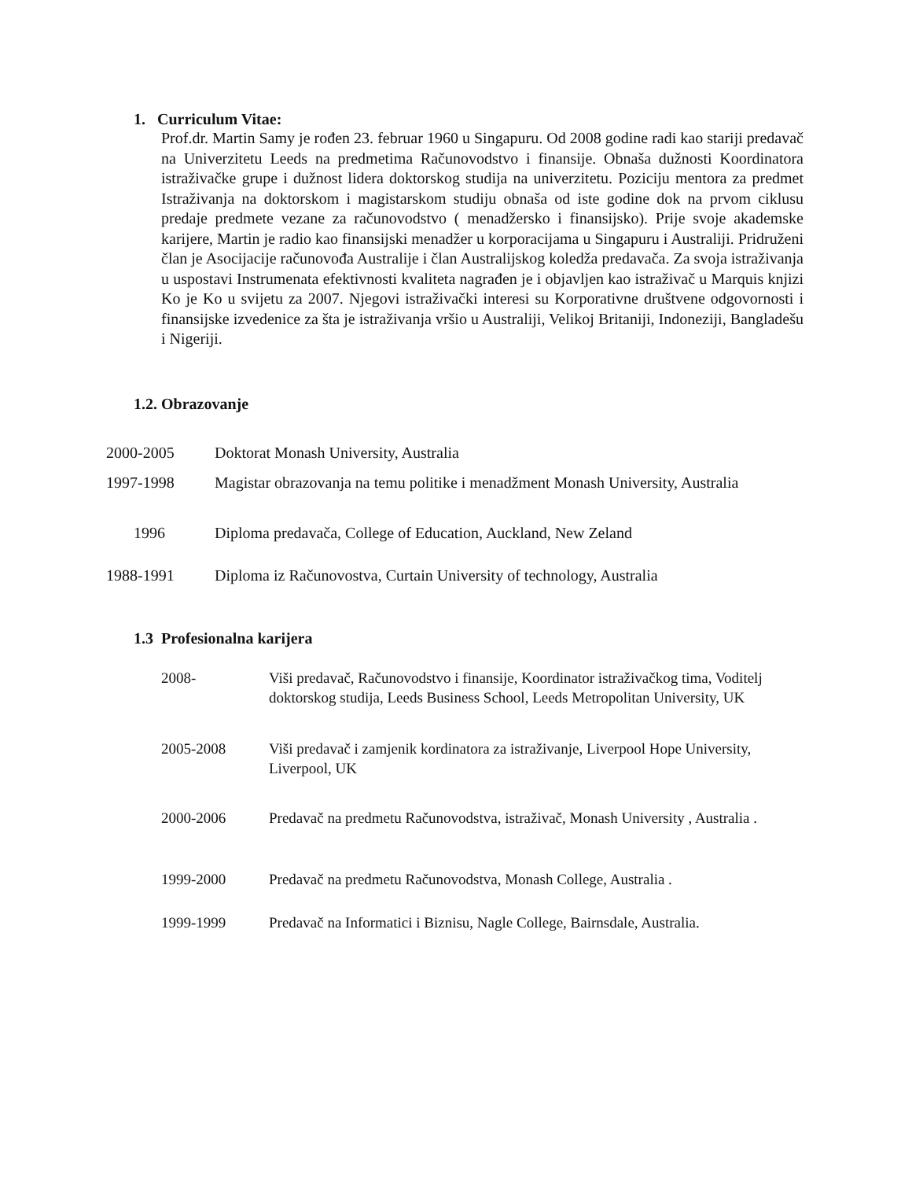1. Curriculum Vitae:
Prof.dr. Martin Samy je rođen 23. februar 1960 u Singapuru. Od 2008 godine radi kao stariji predavač na Univerzitetu Leeds na predmetima Računovodstvo i finansije. Obnaša dužnosti Koordinatora istraživačke grupe i dužnost lidera doktorskog studija na univerzitetu. Poziciju mentora za predmet Istraživanja na doktorskom i magistarskom studiju obnaša od iste godine dok na prvom ciklusu predaje predmete vezane za računovodstvo ( menadžersko i finansijsko). Prije svoje akademske karijere, Martin je radio kao finansijski menadžer u korporacijama u Singapuru i Australiji. Pridruženi član je Asocijacije računovođa Australije i član Australijskog koledža predavača. Za svoja istraživanja u uspostavi Instrumenata efektivnosti kvaliteta nagrađen je i objavljen kao istraživač u Marquis knjizi Ko je Ko u svijetu za 2007. Njegovi istraživački interesi su Korporativne društvene odgovornosti i finansijske izvedenice za šta je istraživanja vršio u Australiji, Velikoj Britaniji, Indoneziji, Bangladešu i Nigeriji.
1.2. Obrazovanje
| 2000-2005 | Doktorat Monash University, Australia |
| 1997-1998 | Magistar obrazovanja na temu politike i menadžment Monash University, Australia |
| 1996 | Diploma predavača, College of Education, Auckland, New Zeland |
| 1988-1991 | Diploma iz Računovostva, Curtain University of technology, Australia |
1.3 Profesionalna karijera
| 2008- | Viši predavač, Računovodstvo i finansije, Koordinator istraživačkog tima, Voditelj doktorskog studija, Leeds Business School, Leeds Metropolitan University, UK |
| 2005-2008 | Viši predavač i zamjenik kordinatora za istraživanje, Liverpool Hope University, Liverpool, UK |
| 2000-2006 | Predavač na predmetu Računovodstva, istraživač, Monash University , Australia . |
| 1999-2000 | Predavač na predmetu Računovodstva, Monash College, Australia . |
| 1999-1999 | Predavač na Informatici i Biznisu, Nagle College, Bairnsdale, Australia. |